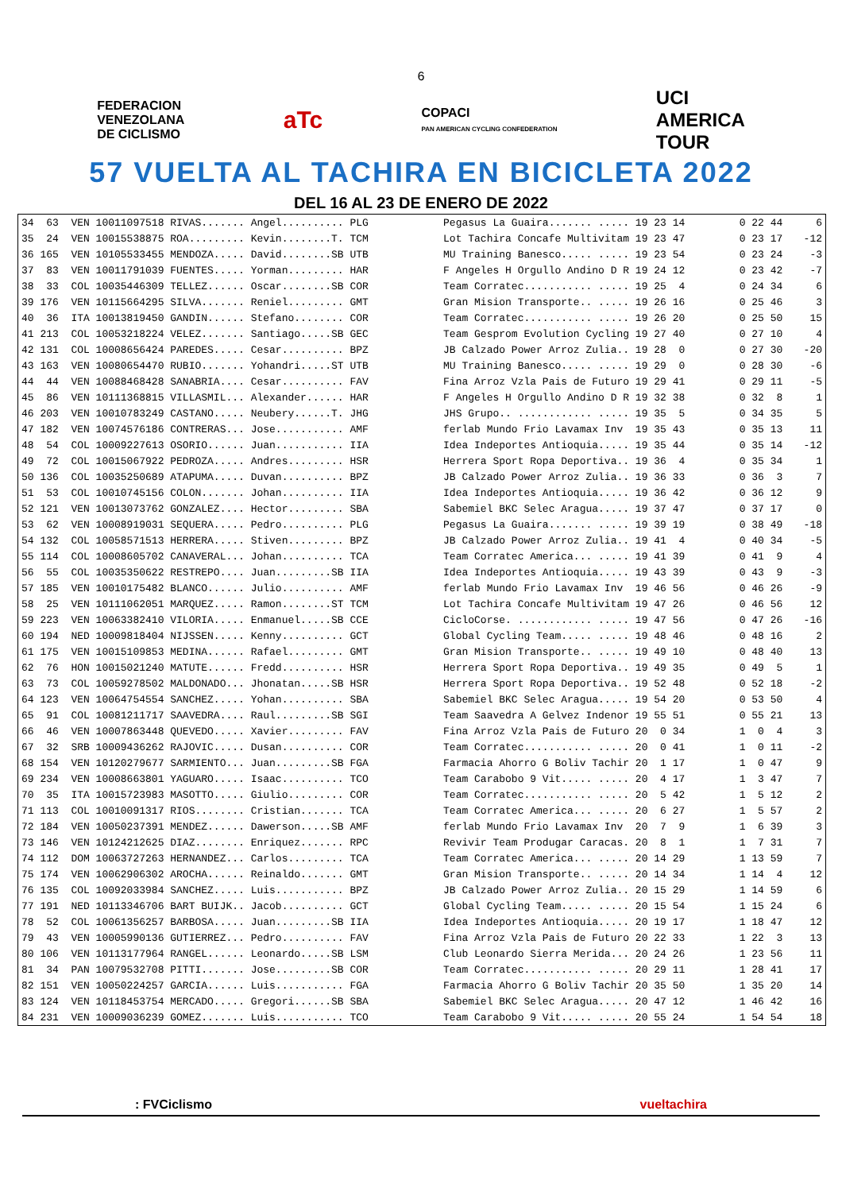6
FEDERACION
VENEZOLANA
DE CICLISMO
aTc
COPACI
PAN AMERICAN CYCLING CONFEDERATION
UCI
AMERICA
TOUR
57 VUELTA AL TACHIRA EN BICICLETA 2022
DEL 16 AL 23 DE ENERO DE 2022
| 34 63 VEN 10011097518 RIVAS....... Angel.......... PLG | Pegasus La Guaira....... ..... 19 23 14 | 0 22 44 | 6 |
| 35 24 VEN 10015538875 ROA......... Kevin........T. TCM | Lot Tachira Concafe Multivitam 19 23 47 | 0 23 17 | -12 |
| 36 165 VEN 10105533455 MENDOZA..... David........SB UTB | MU Training Banesco..... ..... 19 23 54 | 0 23 24 | -3 |
| 37 83 VEN 10011791039 FUENTES..... Yorman......... HAR | F Angeles H Orgullo Andino D R 19 24 12 | 0 23 42 | -7 |
| 38 33 COL 10035446309 TELLEZ...... Oscar........SB COR | Team Corratec........... ..... 19 25 4 | 0 24 34 | 6 |
| 39 176 VEN 10115664295 SILVA....... Reniel......... GMT | Gran Mision Transporte.. ..... 19 26 16 | 0 25 46 | 3 |
| 40 36 ITA 10013819450 GANDIN...... Stefano........ COR | Team Corratec........... ..... 19 26 20 | 0 25 50 | 15 |
| 41 213 COL 10053218224 VELEZ....... Santiago.....SB GEC | Team Gesprom Evolution Cycling 19 27 40 | 0 27 10 | 4 |
| 42 131 COL 10008656424 PAREDES..... Cesar.......... BPZ | JB Calzado Power Arroz Zulia.. 19 28 0 | 0 27 30 | -20 |
| 43 163 VEN 10080654470 RUBIO....... Yohandri.....ST UTB | MU Training Banesco..... ..... 19 29 0 | 0 28 30 | -6 |
| 44 44 VEN 10088468428 SANABRIA.... Cesar.......... FAV | Fina Arroz Vzla Pais de Futuro 19 29 41 | 0 29 11 | -5 |
| 45 86 VEN 10111368815 VILLASMIL... Alexander...... HAR | F Angeles H Orgullo Andino D R 19 32 38 | 0 32 8 | 1 |
| 46 203 VEN 10010783249 CASTANO..... Neubery......T. JHG | JHS Grupo.. ............ ..... 19 35 5 | 0 34 35 | 5 |
| 47 182 VEN 10074576186 CONTRERAS... Jose........... AMF | ferlab Mundo Frio Lavamax Inv 19 35 43 | 0 35 13 | 11 |
| 48 54 COL 10009227613 OSORIO...... Juan........... IIA | Idea Indeportes Antioquia..... 19 35 44 | 0 35 14 | -12 |
| 49 72 COL 10015067922 PEDROZA..... Andres......... HSR | Herrera Sport Ropa Deportiva.. 19 36 4 | 0 35 34 | 1 |
| 50 136 COL 10035250689 ATAPUMA..... Duvan.......... BPZ | JB Calzado Power Arroz Zulia.. 19 36 33 | 0 36 3 | 7 |
| 51 53 COL 10010745156 COLON....... Johan.......... IIA | Idea Indeportes Antioquia..... 19 36 42 | 0 36 12 | 9 |
| 52 121 VEN 10013073762 GONZALEZ.... Hector......... SBA | Sabemiel BKC Selec Aragua..... 19 37 47 | 0 37 17 | 0 |
| 53 62 VEN 10008919031 SEQUERA..... Pedro.......... PLG | Pegasus La Guaira....... ..... 19 39 19 | 0 38 49 | -18 |
| 54 132 COL 10058571513 HERRERA..... Stiven......... BPZ | JB Calzado Power Arroz Zulia.. 19 41 4 | 0 40 34 | -5 |
| 55 114 COL 10008605702 CANAVERAL... Johan.......... TCA | Team Corratec America... ..... 19 41 39 | 0 41 9 | 4 |
| 56 55 COL 10035350622 RESTREPO.... Juan.........SB IIA | Idea Indeportes Antioquia..... 19 43 39 | 0 43 9 | -3 |
| 57 185 VEN 10010175482 BLANCO...... Julio.......... AMF | ferlab Mundo Frio Lavamax Inv 19 46 56 | 0 46 26 | -9 |
| 58 25 VEN 10111062051 MARQUEZ..... Ramon........ST TCM | Lot Tachira Concafe Multivitam 19 47 26 | 0 46 56 | 12 |
| 59 223 VEN 10063382410 VILORIA..... Enmanuel.....SB CCE | CicloCorse. ............ ..... 19 47 56 | 0 47 26 | -16 |
| 60 194 NED 10009818404 NIJSSEN..... Kenny.......... GCT | Global Cycling Team..... ..... 19 48 46 | 0 48 16 | 2 |
| 61 175 VEN 10015109853 MEDINA...... Rafael......... GMT | Gran Mision Transporte.. ..... 19 49 10 | 0 48 40 | 13 |
| 62 76 HON 10015021240 MATUTE...... Fredd.......... HSR | Herrera Sport Ropa Deportiva.. 19 49 35 | 0 49 5 | 1 |
| 63 73 COL 10059278502 MALDONADO... Jhonatan.....SB HSR | Herrera Sport Ropa Deportiva.. 19 52 48 | 0 52 18 | -2 |
| 64 123 VEN 10064754554 SANCHEZ..... Yohan.......... SBA | Sabemiel BKC Selec Aragua..... 19 54 20 | 0 53 50 | 4 |
| 65 91 COL 10081211717 SAAVEDRA.... Raul.........SB SGI | Team Saavedra A Gelvez Indenor 19 55 51 | 0 55 21 | 13 |
| 66 46 VEN 10007863448 QUEVEDO..... Xavier......... FAV | Fina Arroz Vzla Pais de Futuro 20 0 34 | 1 0 4 | 3 |
| 67 32 SRB 10009436262 RAJOVIC..... Dusan.......... COR | Team Corratec........... ..... 20 0 41 | 1 0 11 | -2 |
| 68 154 VEN 10120279677 SARMIENTO... Juan.........SB FGA | Farmacia Ahorro G Boliv Tachir 20 1 17 | 1 0 47 | 9 |
| 69 234 VEN 10008663801 YAGUARO..... Isaac.......... TCO | Team Carabobo 9 Vit..... ..... 20 4 17 | 1 3 47 | 7 |
| 70 35 ITA 10015723983 MASOTTO..... Giulio......... COR | Team Corratec........... ..... 20 5 42 | 1 5 12 | 2 |
| 71 113 COL 10010091317 RIOS........ Cristian....... TCA | Team Corratec America... ..... 20 6 27 | 1 5 57 | 2 |
| 72 184 VEN 10050237391 MENDEZ...... Dawerson.....SB AMF | ferlab Mundo Frio Lavamax Inv 20 7 9 | 1 6 39 | 3 |
| 73 146 VEN 10124212625 DIAZ........ Enriquez....... RPC | Revivir Team Produgar Caracas. 20 8 1 | 1 7 31 | 7 |
| 74 112 DOM 10063727263 HERNANDEZ... Carlos......... TCA | Team Corratec America... ..... 20 14 29 | 1 13 59 | 7 |
| 75 174 VEN 10062906302 AROCHA...... Reinaldo....... GMT | Gran Mision Transporte.. ..... 20 14 34 | 1 14 4 | 12 |
| 76 135 COL 10092033984 SANCHEZ..... Luis........... BPZ | JB Calzado Power Arroz Zulia.. 20 15 29 | 1 14 59 | 6 |
| 77 191 NED 10113346706 BART BUIJK.. Jacob.......... GCT | Global Cycling Team..... ..... 20 15 54 | 1 15 24 | 6 |
| 78 52 COL 10061356257 BARBOSA..... Juan.........SB IIA | Idea Indeportes Antioquia..... 20 19 17 | 1 18 47 | 12 |
| 79 43 VEN 10005990136 GUTIERREZ... Pedro.......... FAV | Fina Arroz Vzla Pais de Futuro 20 22 33 | 1 22 3 | 13 |
| 80 106 VEN 10113177964 RANGEL...... Leonardo.....SB LSM | Club Leonardo Sierra Merida... 20 24 26 | 1 23 56 | 11 |
| 81 34 PAN 10079532708 PITTI....... Jose.........SB COR | Team Corratec........... ..... 20 29 11 | 1 28 41 | 17 |
| 82 151 VEN 10050224257 GARCIA...... Luis........... FGA | Farmacia Ahorro G Boliv Tachir 20 35 50 | 1 35 20 | 14 |
| 83 124 VEN 10118453754 MERCADO..... Gregori......SB SBA | Sabemiel BKC Selec Aragua..... 20 47 12 | 1 46 42 | 16 |
| 84 231 VEN 10009036239 GOMEZ....... Luis........... TCO | Team Carabobo 9 Vit..... ..... 20 55 24 | 1 54 54 | 18 |
: FVCiclismo vueltachira